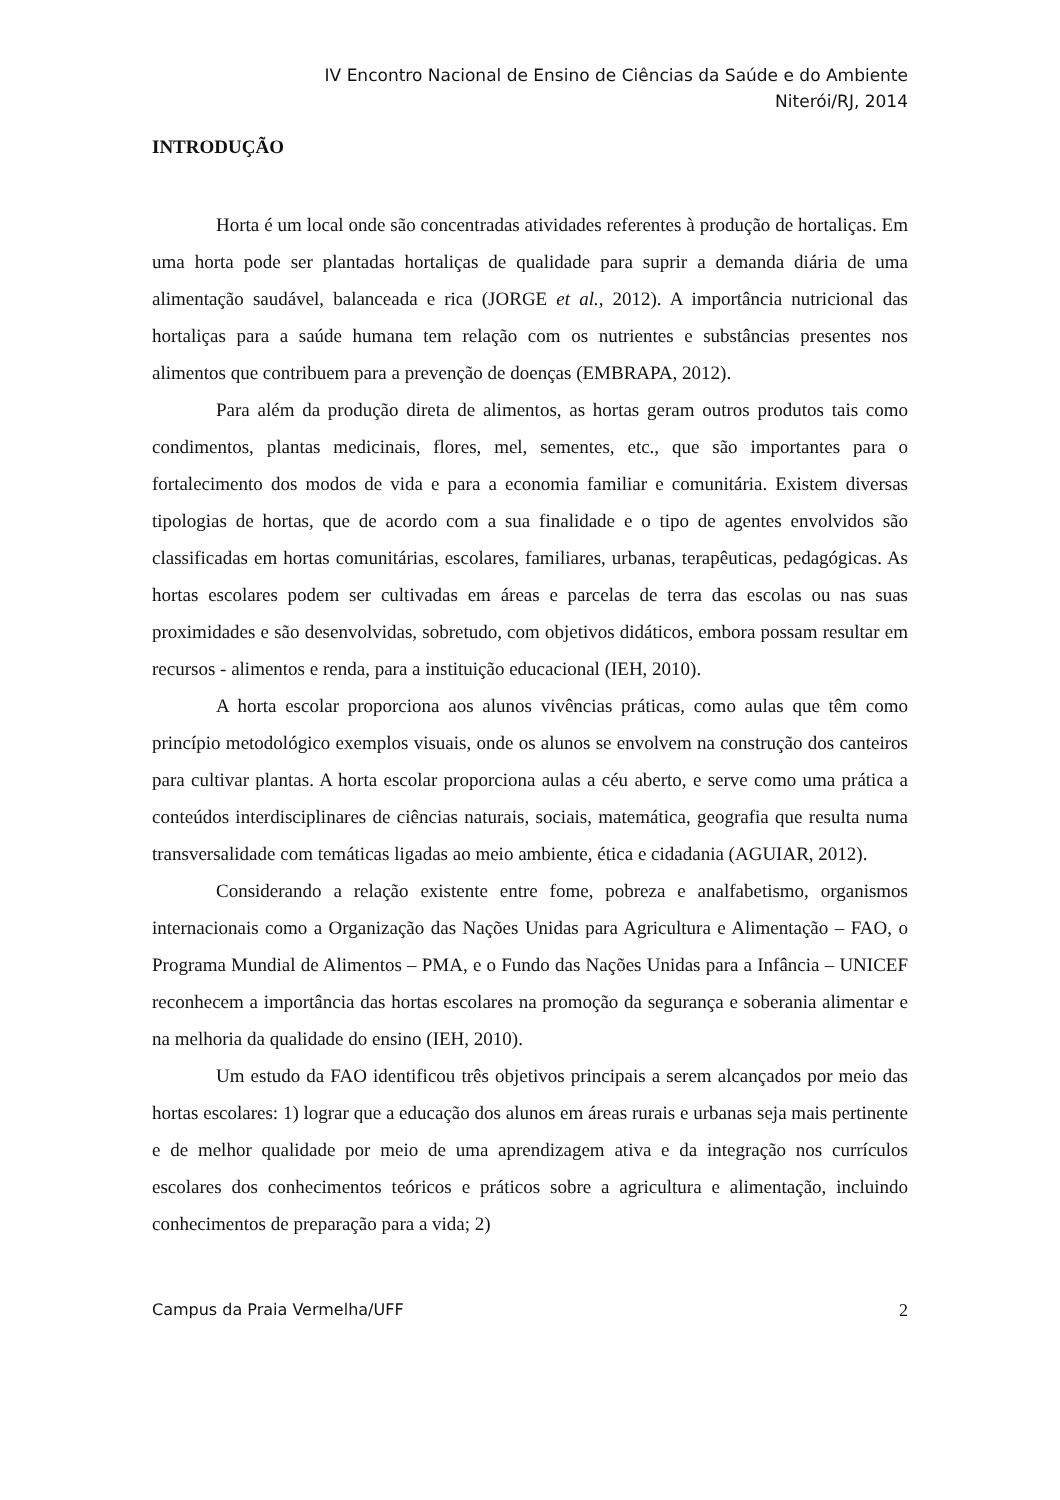IV Encontro Nacional de Ensino de Ciências da Saúde e do Ambiente
Niterói/RJ, 2014
INTRODUÇÃO
Horta é um local onde são concentradas atividades referentes à produção de hortaliças. Em uma horta pode ser plantadas hortaliças de qualidade para suprir a demanda diária de uma alimentação saudável, balanceada e rica (JORGE et al., 2012). A importância nutricional das hortaliças para a saúde humana tem relação com os nutrientes e substâncias presentes nos alimentos que contribuem para a prevenção de doenças (EMBRAPA, 2012).
Para além da produção direta de alimentos, as hortas geram outros produtos tais como condimentos, plantas medicinais, flores, mel, sementes, etc., que são importantes para o fortalecimento dos modos de vida e para a economia familiar e comunitária. Existem diversas tipologias de hortas, que de acordo com a sua finalidade e o tipo de agentes envolvidos são classificadas em hortas comunitárias, escolares, familiares, urbanas, terapêuticas, pedagógicas. As hortas escolares podem ser cultivadas em áreas e parcelas de terra das escolas ou nas suas proximidades e são desenvolvidas, sobretudo, com objetivos didáticos, embora possam resultar em recursos - alimentos e renda, para a instituição educacional (IEH, 2010).
A horta escolar proporciona aos alunos vivências práticas, como aulas que têm como princípio metodológico exemplos visuais, onde os alunos se envolvem na construção dos canteiros para cultivar plantas. A horta escolar proporciona aulas a céu aberto, e serve como uma prática a conteúdos interdisciplinares de ciências naturais, sociais, matemática, geografia que resulta numa transversalidade com temáticas ligadas ao meio ambiente, ética e cidadania (AGUIAR, 2012).
Considerando a relação existente entre fome, pobreza e analfabetismo, organismos internacionais como a Organização das Nações Unidas para Agricultura e Alimentação – FAO, o Programa Mundial de Alimentos – PMA, e o Fundo das Nações Unidas para a Infância – UNICEF reconhecem a importância das hortas escolares na promoção da segurança e soberania alimentar e na melhoria da qualidade do ensino (IEH, 2010).
Um estudo da FAO identificou três objetivos principais a serem alcançados por meio das hortas escolares: 1) lograr que a educação dos alunos em áreas rurais e urbanas seja mais pertinente e de melhor qualidade por meio de uma aprendizagem ativa e da integração nos currículos escolares dos conhecimentos teóricos e práticos sobre a agricultura e alimentação, incluindo conhecimentos de preparação para a vida; 2)
Campus da Praia Vermelha/UFF 2